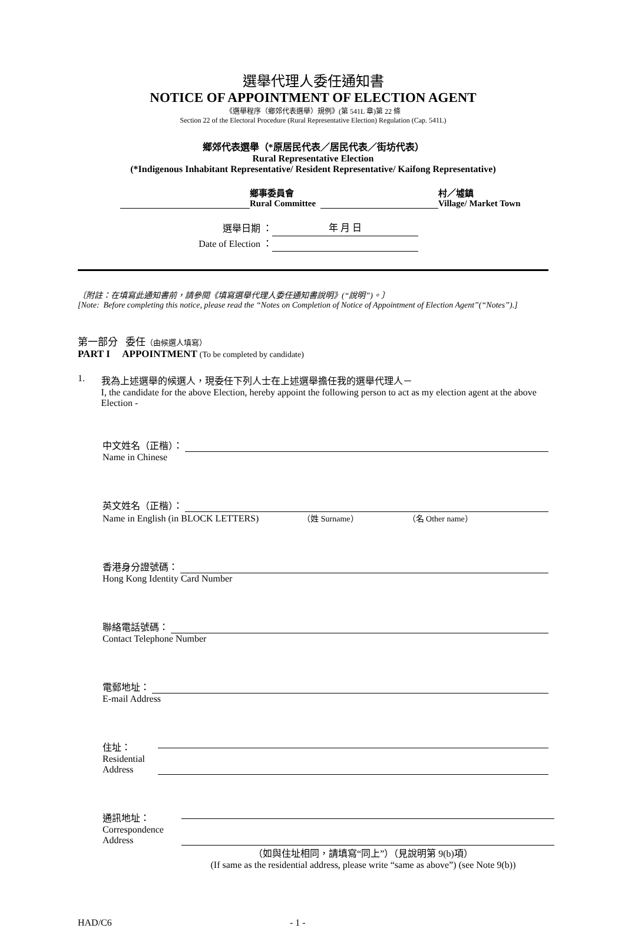選舉代理人委任通知書
NOTICE OF APPOINTMENT OF ELECTION AGENT
《選舉程序（鄉郊代表選舉）規例》(第 541L 章)第 22 條
Section 22 of the Electoral Procedure (Rural Representative Election) Regulation (Cap. 541L)
鄉郊代表選舉（*原居民代表／居民代表／街坊代表）
Rural Representative Election
(*Indigenous Inhabitant Representative/ Resident Representative/ Kaifong Representative)
鄉事委員會
Rural Committee 村／墟鎮
Village/ Market Town
選舉日期 ： 年 月 日
Date of Election ：
〔附註：在填寫此通知書前，請參閱《填寫選舉代理人委任通知書說明》(“說明”)。〕
[Note: Before completing this notice, please read the “Notes on Completion of Notice of Appointment of Election Agent”(“Notes”).]
第一部分 委任（由候選人填寫）
PART I APPOINTMENT (To be completed by candidate)
1. 我為上述選舉的候選人，現委任下列人士在上述選舉擔任我的選舉代理人－
I, the candidate for the above Election, hereby appoint the following person to act as my election agent at the above Election -
中文姓名（正楷）：
Name in Chinese
英文姓名（正楷）：
Name in English (in BLOCK LETTERS) （姓 Surname） （名 Other name）
香港身分證號碼：
Hong Kong Identity Card Number
聯絡電話號碼：
Contact Telephone Number
電郵地址：
E-mail Address
住址：
Residential
Address
通訊地址：
Correspondence
Address
（如與住址相同，請填寫“同上”）（見說明第 9(b)項）
(If same as the residential address, please write “same as above”) (see Note 9(b))
HAD/C6 - 1 -